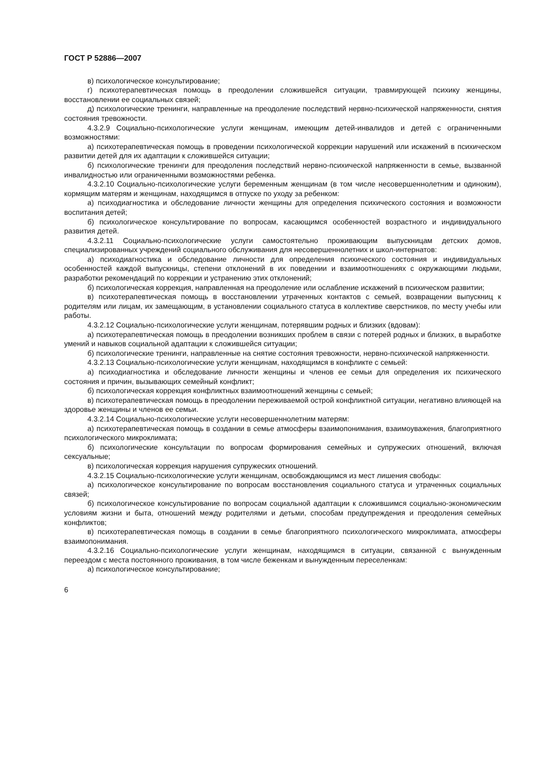ГОСТ Р 52886—2007
в) психологическое консультирование;
г) психотерапевтическая помощь в преодолении сложившейся ситуации, травмирующей психику женщины, восстановлении ее социальных связей;
д) психологические тренинги, направленные на преодоление последствий нервно-психической напряженности, снятия состояния тревожности.
4.3.2.9 Социально-психологические услуги женщинам, имеющим детей-инвалидов и детей с ограниченными возможностями:
а) психотерапевтическая помощь в проведении психологической коррекции нарушений или искажений в психическом развитии детей для их адаптации к сложившейся ситуации;
б) психологические тренинги для преодоления последствий нервно-психической напряженности в семье, вызванной инвалидностью или ограниченными возможностями ребенка.
4.3.2.10 Социально-психологические услуги беременным женщинам (в том числе несовершеннолетним и одиноким), кормящим матерям и женщинам, находящимся в отпуске по уходу за ребенком:
а) психодиагностика и обследование личности женщины для определения психического состояния и возможности воспитания детей;
б) психологическое консультирование по вопросам, касающимся особенностей возрастного и индивидуального развития детей.
4.3.2.11 Социально-психологические услуги самостоятельно проживающим выпускницам детских домов, специализированных учреждений социального обслуживания для несовершеннолетних и школ-интернатов:
а) психодиагностика и обследование личности для определения психического состояния и индивидуальных особенностей каждой выпускницы, степени отклонений в их поведении и взаимоотношениях с окружающими людьми, разработки рекомендаций по коррекции и устранению этих отклонений;
б) психологическая коррекция, направленная на преодоление или ослабление искажений в психическом развитии;
в) психотерапевтическая помощь в восстановлении утраченных контактов с семьей, возвращении выпускниц к родителям или лицам, их замещающим, в установлении социального статуса в коллективе сверстников, по месту учебы или работы.
4.3.2.12 Социально-психологические услуги женщинам, потерявшим родных и близких (вдовам):
а) психотерапевтическая помощь в преодолении возникших проблем в связи с потерей родных и близких, в выработке умений и навыков социальной адаптации к сложившейся ситуации;
б) психологические тренинги, направленные на снятие состояния тревожности, нервно-психической напряженности.
4.3.2.13 Социально-психологические услуги женщинам, находящимся в конфликте с семьей:
а) психодиагностика и обследование личности женщины и членов ее семьи для определения их психического состояния и причин, вызывающих семейный конфликт;
б) психологическая коррекция конфликтных взаимоотношений женщины с семьей;
в) психотерапевтическая помощь в преодолении переживаемой острой конфликтной ситуации, негативно влияющей на здоровье женщины и членов ее семьи.
4.3.2.14 Социально-психологические услуги несовершеннолетним матерям:
а) психотерапевтическая помощь в создании в семье атмосферы взаимопонимания, взаимоуважения, благоприятного психологического микроклимата;
б) психологические консультации по вопросам формирования семейных и супружеских отношений, включая сексуальные;
в) психологическая коррекция нарушения супружеских отношений.
4.3.2.15 Социально-психологические услуги женщинам, освобождающимся из мест лишения свободы:
а) психологическое консультирование по вопросам восстановления социального статуса и утраченных социальных связей;
б) психологическое консультирование по вопросам социальной адаптации к сложившимся социально-экономическим условиям жизни и быта, отношений между родителями и детьми, способам предупреждения и преодоления семейных конфликтов;
в) психотерапевтическая помощь в создании в семье благоприятного психологического микроклимата, атмосферы взаимопонимания.
4.3.2.16 Социально-психологические услуги женщинам, находящимся в ситуации, связанной с вынужденным переездом с места постоянного проживания, в том числе беженкам и вынужденным переселенкам:
а) психологическое консультирование;
6